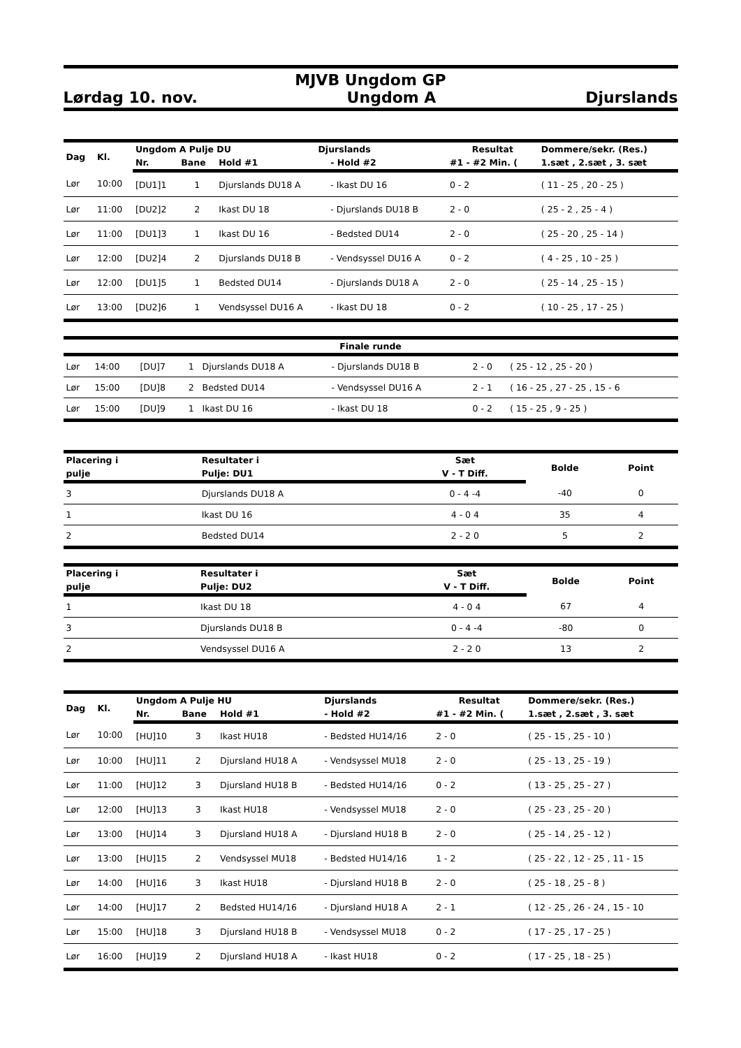MJVB Ungdom GP
Lørdag 10. nov. Ungdom A Djurslands
| Dag | Kl. | Ungdom A Pulje DU | | | Djurslands | | Resultat | Dommere/sekr. (Res.) |
| --- | --- | --- | --- | --- | --- | --- | --- | --- |
| | | Nr. | Bane | Hold #1 | | - Hold #2 | #1 - #2 Min. ( | 1.sæt , 2.sæt , 3. sæt |
| Lør | 10:00 | [DU1]1 | 1 | Djurslands DU18 A | | - Ikast DU 16 | 0 - 2 | ( 11 - 25 , 20 - 25 ) |
| Lør | 11:00 | [DU2]2 | 2 | Ikast DU 18 | | - Djurslands DU18 B | 2 - 0 | ( 25 - 2 , 25 - 4 ) |
| Lør | 11:00 | [DU1]3 | 1 | Ikast DU 16 | | - Bedsted DU14 | 2 - 0 | ( 25 - 20 , 25 - 14 ) |
| Lør | 12:00 | [DU2]4 | 2 | Djurslands DU18 B | | - Vendsyssel DU16 A | 0 - 2 | ( 4 - 25 , 10 - 25 ) |
| Lør | 12:00 | [DU1]5 | 1 | Bedsted DU14 | | - Djurslands DU18 A | 2 - 0 | ( 25 - 14 , 25 - 15 ) |
| Lør | 13:00 | [DU2]6 | 1 | Vendsyssel DU16 A | | - Ikast DU 18 | 0 - 2 | ( 10 - 25 , 17 - 25 ) |
| Finale runde | | | | | | | |
| --- | --- | --- | --- | --- | --- | --- | --- |
| Lør | 14:00 | [DU]7 | 1 | Djurslands DU18 A | - Djurslands DU18 B | 2 - 0 | ( 25 - 12 , 25 - 20 ) |
| Lør | 15:00 | [DU]8 | 2 | Bedsted DU14 | - Vendsyssel DU16 A | 2 - 1 | ( 16 - 25 , 27 - 25 , 15 - 6 |
| Lør | 15:00 | [DU]9 | 1 | Ikast DU 16 | - Ikast DU 18 | 0 - 2 | ( 15 - 25 , 9 - 25 ) |
| Placering i | Resultater i | Sæt | Bolde | Point |
| --- | --- | --- | --- | --- |
| pulje | Pulje: DU1 | V - T Diff. | | |
| 3 | Djurslands DU18 A | 0 - 4 -4 | -40 | 0 |
| 1 | Ikast DU 16 | 4 - 0 4 | 35 | 4 |
| 2 | Bedsted DU14 | 2 - 2 0 | 5 | 2 |
| Placering i | Resultater i | Sæt | Bolde | Point |
| --- | --- | --- | --- | --- |
| pulje | Pulje: DU2 | V - T Diff. | | |
| 1 | Ikast DU 18 | 4 - 0 4 | 67 | 4 |
| 3 | Djurslands DU18 B | 0 - 4 -4 | -80 | 0 |
| 2 | Vendsyssel DU16 A | 2 - 2 0 | 13 | 2 |
| Dag | Kl. | Ungdom A Pulje HU | | | Djurslands | Resultat | Dommere/sekr. (Res.) |
| --- | --- | --- | --- | --- | --- | --- | --- |
| | | Nr. | Bane | Hold #1 | - Hold #2 | #1 - #2 Min. ( | 1.sæt , 2.sæt , 3. sæt |
| Lør | 10:00 | [HU]10 | 3 | Ikast HU18 | - Bedsted HU14/16 | 2 - 0 | ( 25 - 15 , 25 - 10 ) |
| Lør | 10:00 | [HU]11 | 2 | Djursland HU18 A | - Vendsyssel MU18 | 2 - 0 | ( 25 - 13 , 25 - 19 ) |
| Lør | 11:00 | [HU]12 | 3 | Djursland HU18 B | - Bedsted HU14/16 | 0 - 2 | ( 13 - 25 , 25 - 27 ) |
| Lør | 12:00 | [HU]13 | 3 | Ikast HU18 | - Vendsyssel MU18 | 2 - 0 | ( 25 - 23 , 25 - 20 ) |
| Lør | 13:00 | [HU]14 | 3 | Djursland HU18 A | - Djursland HU18 B | 2 - 0 | ( 25 - 14 , 25 - 12 ) |
| Lør | 13:00 | [HU]15 | 2 | Vendsyssel MU18 | - Bedsted HU14/16 | 1 - 2 | ( 25 - 22 , 12 - 25 , 11 - 15 |
| Lør | 14:00 | [HU]16 | 3 | Ikast HU18 | - Djursland HU18 B | 2 - 0 | ( 25 - 18 , 25 - 8 ) |
| Lør | 14:00 | [HU]17 | 2 | Bedsted HU14/16 | - Djursland HU18 A | 2 - 1 | ( 12 - 25 , 26 - 24 , 15 - 10 |
| Lør | 15:00 | [HU]18 | 3 | Djursland HU18 B | - Vendsyssel MU18 | 0 - 2 | ( 17 - 25 , 17 - 25 ) |
| Lør | 16:00 | [HU]19 | 2 | Djursland HU18 A | - Ikast HU18 | 0 - 2 | ( 17 - 25 , 18 - 25 ) |